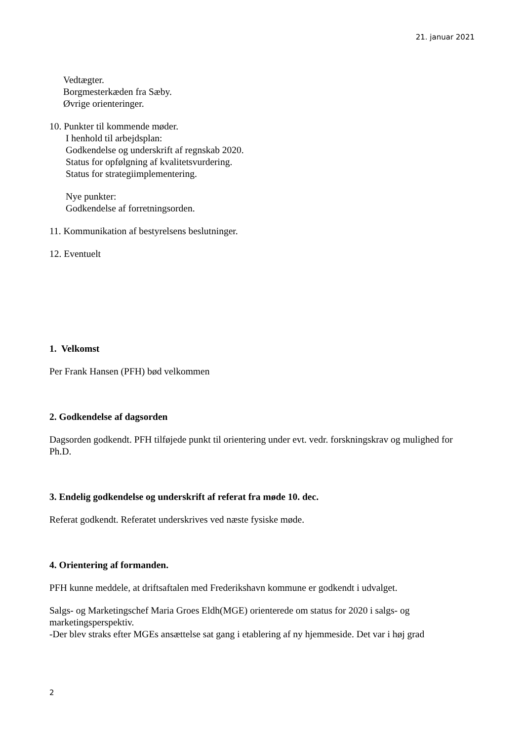21. januar 2021
Vedtægter.
Borgmesterkæden fra Sæby.
Øvrige orienteringer.
10. Punkter til kommende møder.
I henhold til arbejdsplan:
Godkendelse og underskrift af regnskab 2020.
Status for opfølgning af kvalitetsvurdering.
Status for strategiimplementering.
Nye punkter:
Godkendelse af forretningsorden.
11. Kommunikation af bestyrelsens beslutninger.
12. Eventuelt
1. Velkomst
Per Frank Hansen (PFH) bød velkommen
2. Godkendelse af dagsorden
Dagsorden godkendt. PFH tilføjede punkt til orientering under evt. vedr. forskningskrav og mulighed for Ph.D.
3. Endelig godkendelse og underskrift af referat fra møde 10. dec.
Referat godkendt. Referatet underskrives ved næste fysiske møde.
4. Orientering af formanden.
PFH kunne meddele, at driftsaftalen med Frederikshavn kommune er godkendt i udvalget.
Salgs- og Marketingschef Maria Groes Eldh(MGE) orienterede om status for 2020 i salgs- og marketingsperspektiv.
-Der blev straks efter MGEs ansættelse sat gang i etablering af ny hjemmeside. Det var i høj grad
2